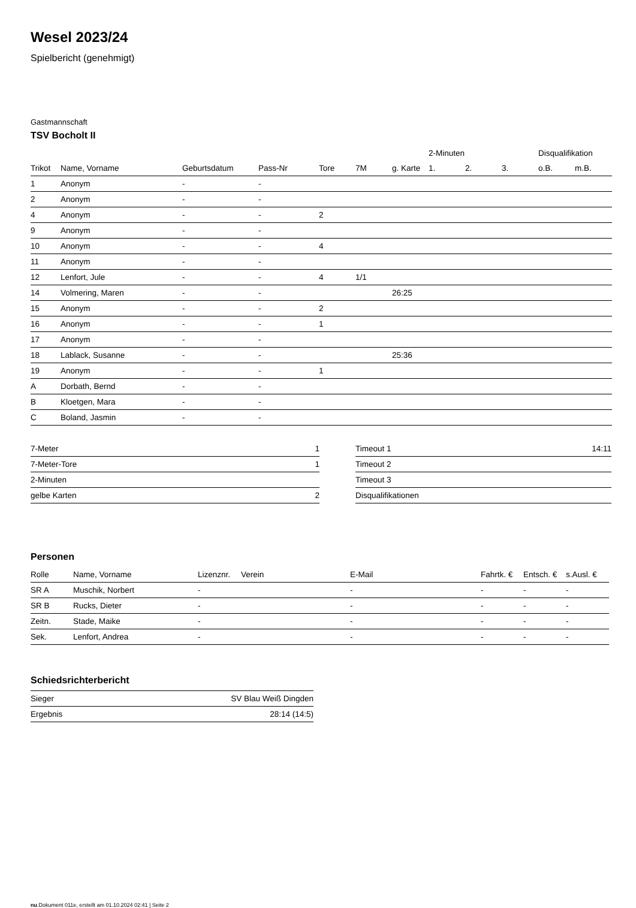Wesel 2023/24
Spielbericht (genehmigt)
Gastmannschaft
TSV Bocholt II
| | | | | | | | 2-Minuten | | | Disqualifikation | |
| --- | --- | --- | --- | --- | --- | --- | --- | --- | --- | --- | --- |
| Trikot | Name, Vorname | Geburtsdatum | Pass-Nr | Tore | 7M | g. Karte | 1. | 2. | 3. | o.B. | m.B. |
| 1 | Anonym | - | - | | | | | | | | |
| 2 | Anonym | - | - | | | | | | | | |
| 4 | Anonym | - | - | 2 | | | | | | | |
| 9 | Anonym | - | - | | | | | | | | |
| 10 | Anonym | - | - | 4 | | | | | | | |
| 11 | Anonym | - | - | | | | | | | | |
| 12 | Lenfort, Jule | - | - | 4 | 1/1 | | | | | | |
| 14 | Volmering, Maren | - | - | | | 26:25 | | | | | |
| 15 | Anonym | - | - | 2 | | | | | | | |
| 16 | Anonym | - | - | 1 | | | | | | | |
| 17 | Anonym | - | - | | | | | | | | |
| 18 | Lablack, Susanne | - | - | | | 25:36 | | | | | |
| 19 | Anonym | - | - | 1 | | | | | | | |
| A | Dorbath, Bernd | - | - | | | | | | | | |
| B | Kloetgen, Mara | - | - | | | | | | | | |
| C | Boland, Jasmin | - | - | | | | | | | | |
| 7-Meter | 1 |
| 7-Meter-Tore | 1 |
| 2-Minuten | |
| gelbe Karten | 2 |
| Timeout 1 | 14:11 |
| Timeout 2 | |
| Timeout 3 | |
| Disqualifikationen | |
Personen
| Rolle | Name, Vorname | Lizenznr. | Verein | E-Mail | Fahrtk. € | Entsch. € | s.Ausl. € |
| --- | --- | --- | --- | --- | --- | --- | --- |
| SR A | Muschik, Norbert | - | | - | - | - | - |
| SR B | Rucks, Dieter | - | | - | - | - | - |
| Zeitn. | Stade, Maike | - | | - | - | - | - |
| Sek. | Lenfort, Andrea | - | | - | - | - | - |
Schiedsrichterbericht
| Sieger | SV Blau Weiß Dingden |
| Ergebnis | 28:14 (14:5) |
nu.Dokument 011e, erstellt am 01.10.2024 02:41 | Seite 2